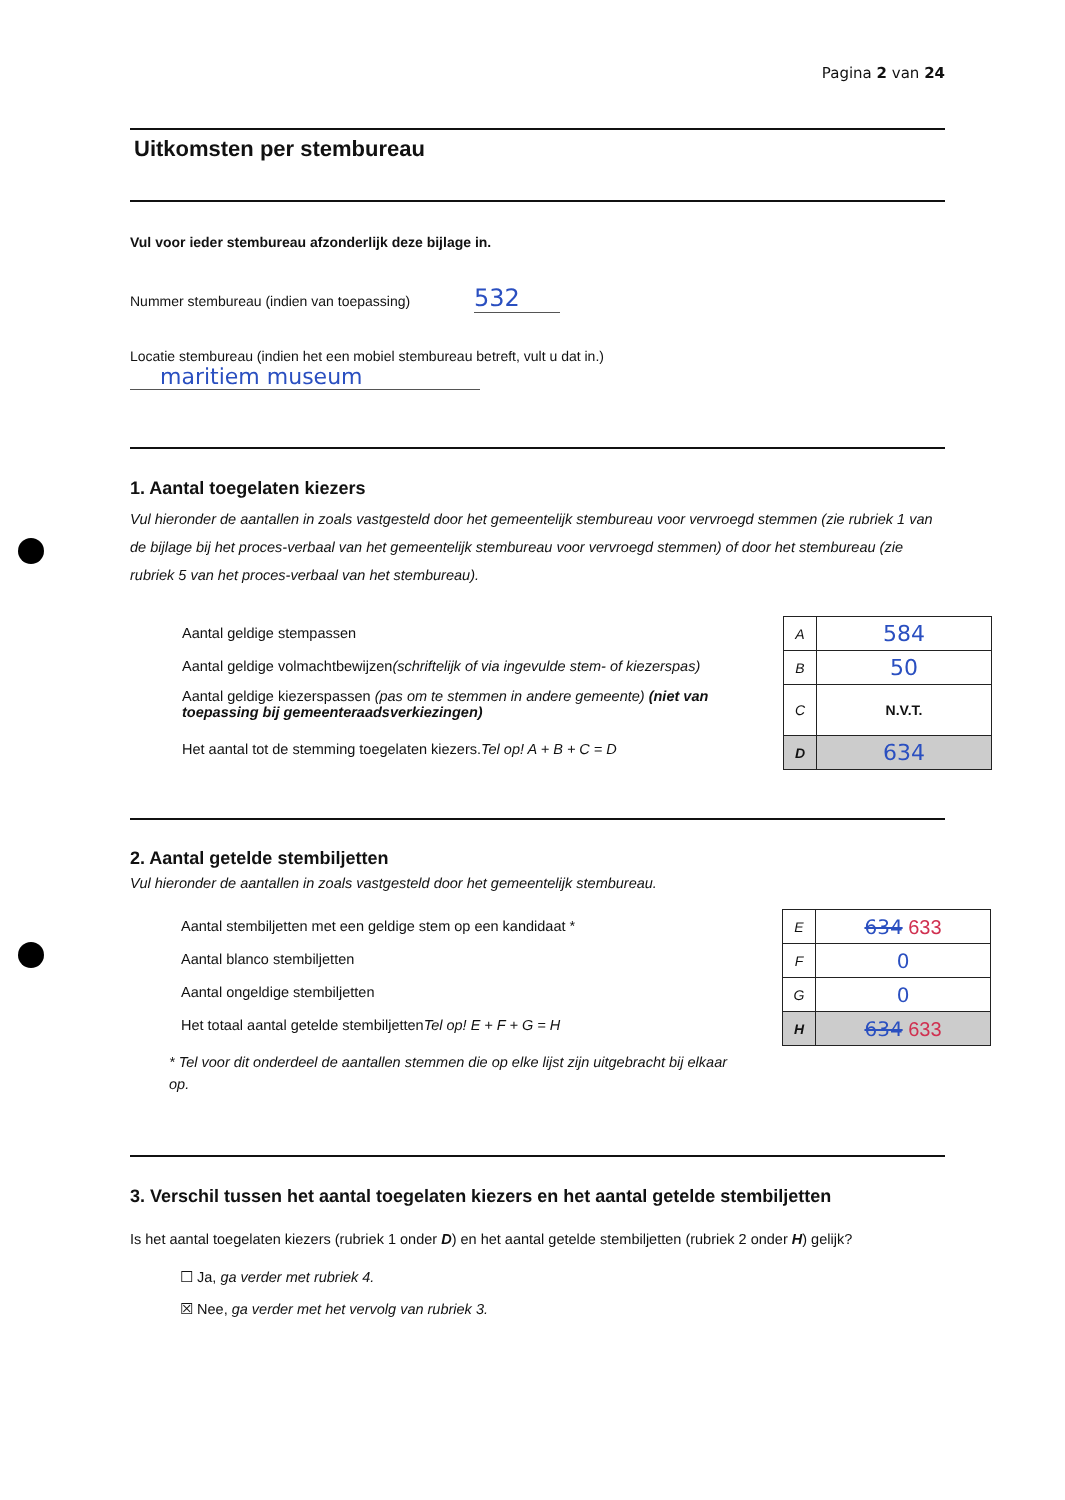Pagina 2 van 24
Uitkomsten per stembureau
Vul voor ieder stembureau afzonderlijk deze bijlage in.
Nummer stembureau (indien van toepassing) 532
Locatie stembureau (indien het een mobiel stembureau betreft, vult u dat in.)
maritiem museum
1. Aantal toegelaten kiezers
Vul hieronder de aantallen in zoals vastgesteld door het gemeentelijk stembureau voor vervroegd stemmen (zie rubriek 1 van de bijlage bij het proces-verbaal van het gemeentelijk stembureau voor vervroegd stemmen) of door het stembureau (zie rubriek 5 van het proces-verbaal van het stembureau).
Aantal geldige stempassen
Aantal geldige volmachtbewijzen (schriftelijk of via ingevulde stem- of kiezerspas)
Aantal geldige kiezerspassen (pas om te stemmen in andere gemeente) (niet van toepassing bij gemeenteraadsverkiezingen)
Het aantal tot de stemming toegelaten kiezers. Tel op! A + B + C = D
| A | 584 |
| B | 50 |
| C | N.V.T. |
| D | 634 |
2. Aantal getelde stembiljetten
Vul hieronder de aantallen in zoals vastgesteld door het gemeentelijk stembureau.
Aantal stembiljetten met een geldige stem op een kandidaat *
Aantal blanco stembiljetten
Aantal ongeldige stembiljetten
Het totaal aantal getelde stembiljetten Tel op! E + F + G = H
* Tel voor dit onderdeel de aantallen stemmen die op elke lijst zijn uitgebracht bij elkaar op.
| E | 634 633 |
| F | 0 |
| G | 0 |
| H | 634 633 |
3. Verschil tussen het aantal toegelaten kiezers en het aantal getelde stembiljetten
Is het aantal toegelaten kiezers (rubriek 1 onder D) en het aantal getelde stembiljetten (rubriek 2 onder H) gelijk?
☐ Ja, ga verder met rubriek 4.
☒ Nee, ga verder met het vervolg van rubriek 3.